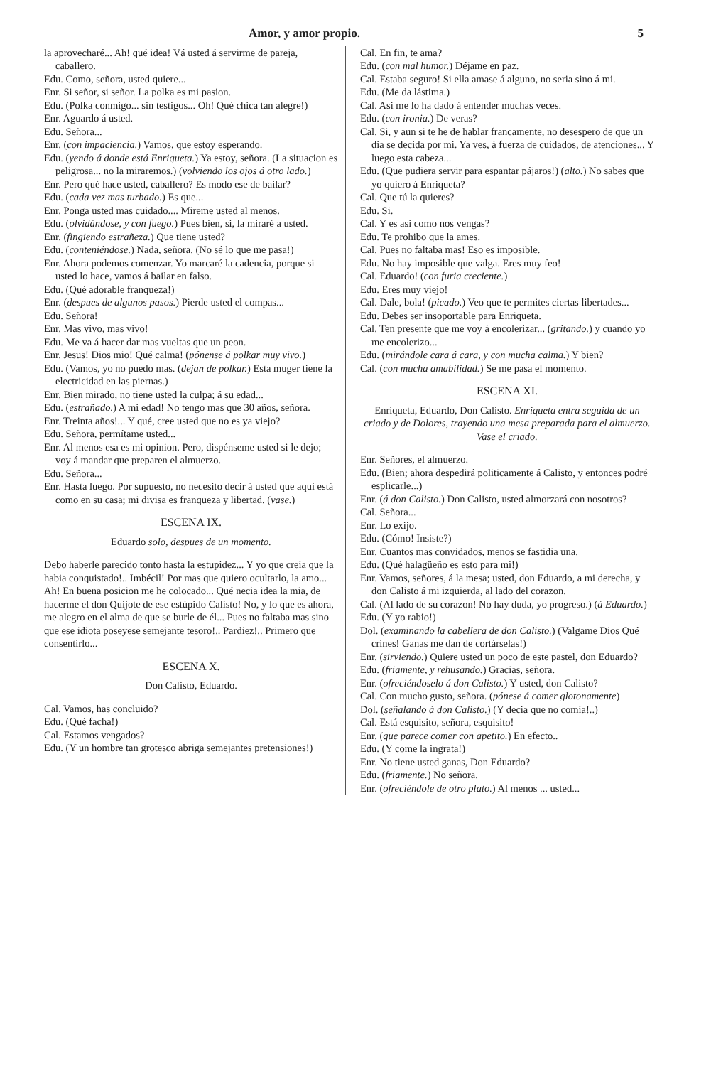Amor, y amor propio. 5
la aprovecharé... Ah! qué idea! Vá usted á servirme de pareja, caballero.
Edu. Como, señora, usted quiere...
Enr. Si señor, si señor. La polka es mi pasion.
Edu. (Polka conmigo... sin testigos... Oh! Qué chica tan alegre!)
Enr. Aguardo á usted.
Edu. Señora...
Enr. (con impaciencia.) Vamos, que estoy esperando.
Edu. (yendo á donde está Enriqueta.) Ya estoy, señora. (La situacion es peligrosa... no la miraremos.) (volviendo los ojos á otro lado.)
Enr. Pero qué hace usted, caballero? Es modo ese de bailar?
Edu. (cada vez mas turbado.) Es que...
Enr. Ponga usted mas cuidado.... Mireme usted al menos.
Edu. (olvidándose, y con fuego.) Pues bien, si, la miraré a usted.
Enr. (fingiendo estrañeza.) Que tiene usted?
Edu. (conteniéndose.) Nada, señora. (No sé lo que me pasa!)
Enr. Ahora podemos comenzar. Yo marcaré la cadencia, porque si usted lo hace, vamos á bailar en falso.
Edu. (Qué adorable franqueza!)
Enr. (despues de algunos pasos.) Pierde usted el compas...
Edu. Señora!
Enr. Mas vivo, mas vivo!
Edu. Me va á hacer dar mas vueltas que un peon.
Enr. Jesus! Dios mio! Qué calma! (pónense á polkar muy vivo.)
Edu. (Vamos, yo no puedo mas. (dejan de polkar.) Esta muger tiene la electricidad en las piernas.)
Enr. Bien mirado, no tiene usted la culpa; á su edad...
Edu. (estrañado.) A mi edad! No tengo mas que 30 años, señora.
Enr. Treinta años!... Y qué, cree usted que no es ya viejo?
Edu. Señora, permítame usted...
Enr. Al menos esa es mi opinion. Pero, dispénseme usted si le dejo; voy á mandar que preparen el almuerzo.
Edu. Señora...
Enr. Hasta luego. Por supuesto, no necesito decir á usted que aqui está como en su casa; mi divisa es franqueza y libertad. (vase.)
ESCENA IX.
Eduardo solo, despues de un momento.
Debo haberle parecido tonto hasta la estupidez... Y yo que creia que la habia conquistado!.. Imbécil! Por mas que quiero ocultarlo, la amo... Ah! En buena posicion me he colocado... Qué necia idea la mia, de hacerme el don Quijote de ese estúpido Calisto! No, y lo que es ahora, me alegro en el alma de que se burle de él... Pues no faltaba mas sino que ese idiota poseyese semejante tesoro!.. Pardiez!.. Primero que consentirlo...
ESCENA X.
Don Calisto, Eduardo.
Cal. Vamos, has concluido?
Edu. (Qué facha!)
Cal. Estamos vengados?
Edu. (Y un hombre tan grotesco abriga semejantes pretensiones!)
Cal. En fin, te ama?
Edu. (con mal humor.) Déjame en paz.
Cal. Estaba seguro! Si ella amase á alguno, no seria sino á mi.
Edu. (Me da lástima.)
Cal. Asi me lo ha dado á entender muchas veces.
Edu. (con ironia.) De veras?
Cal. Si, y aun si te he de hablar francamente, no desespero de que un dia se decida por mi. Ya ves, á fuerza de cuidados, de atenciones... Y luego esta cabeza...
Edu. (Que pudiera servir para espantar pájaros!) (alto.) No sabes que yo quiero á Enriqueta?
Cal. Que tú la quieres?
Edu. Si.
Cal. Y es asi como nos vengas?
Edu. Te prohibo que la ames.
Cal. Pues no faltaba mas! Eso es imposible.
Edu. No hay imposible que valga. Eres muy feo!
Cal. Eduardo! (con furia creciente.)
Edu. Eres muy viejo!
Cal. Dale, bola! (picado.) Veo que te permites ciertas libertades...
Edu. Debes ser insoportable para Enriqueta.
Cal. Ten presente que me voy á encolerizar... (gritando.) y cuando yo me encolerizo...
Edu. (mirándole cara á cara, y con mucha calma.) Y bien?
Cal. (con mucha amabilidad.) Se me pasa el momento.
ESCENA XI.
Enriqueta, Eduardo, Don Calisto. Enriqueta entra seguida de un criado y de Dolores, trayendo una mesa preparada para el almuerzo. Vase el criado.
Enr. Señores, el almuerzo.
Edu. (Bien; ahora despedirá politicamente á Calisto, y entonces podré esplicarle...)
Enr. (á don Calisto.) Don Calisto, usted almorzará con nosotros?
Cal. Señora...
Enr. Lo exijo.
Edu. (Cómo! Insiste?)
Enr. Cuantos mas convidados, menos se fastidia una.
Edu. (Qué halagüeño es esto para mi!)
Enr. Vamos, señores, á la mesa; usted, don Eduardo, a mi derecha, y don Calisto á mi izquierda, al lado del corazon.
Cal. (Al lado de su corazon! No hay duda, yo progreso.) (á Eduardo.)
Edu. (Y yo rabio!)
Dol. (examinando la cabellera de don Calisto.) (Valgame Dios Qué crines! Ganas me dan de cortárselas!)
Enr. (sirviendo.) Quiere usted un poco de este pastel, don Eduardo?
Edu. (friamente, y rehusando.) Gracias, señora.
Enr. (ofreciéndoselo á don Calisto.) Y usted, don Calisto?
Cal. Con mucho gusto, señora. (pónese á comer glotonamente)
Dol. (señalando á don Calisto.) (Y decia que no comia!..)
Cal. Está esquisito, señora, esquisito!
Enr. (que parece comer con apetito.) En efecto..
Edu. (Y come la ingrata!)
Enr. No tiene usted ganas, Don Eduardo?
Edu. (friamente.) No señora.
Enr. (ofreciéndole de otro plato.) Al menos ... usted...